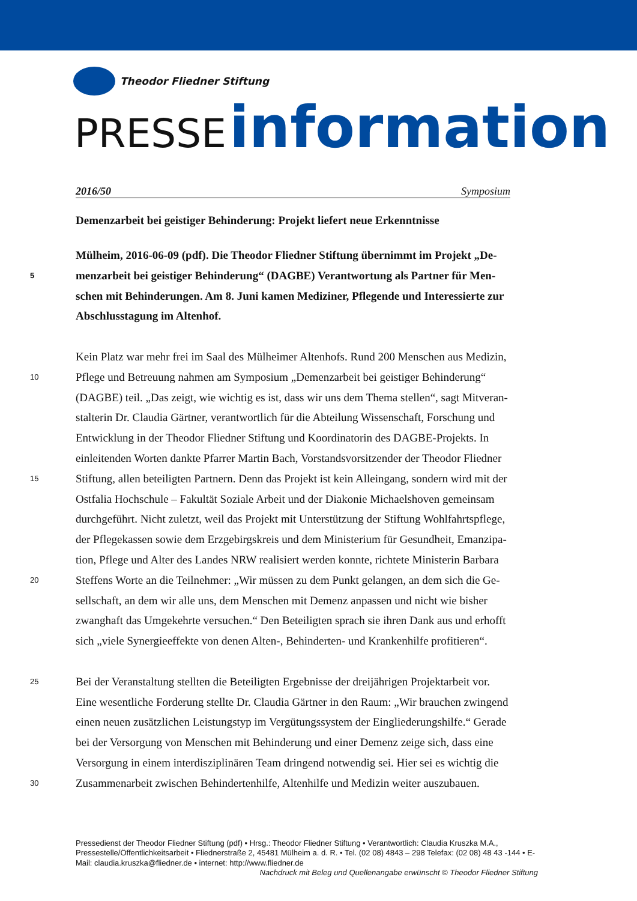Theodor Fliedner Stiftung
PRESSE information
2016/50 Symposium
Demenzarbeit bei geistiger Behinderung: Projekt liefert neue Erkenntnisse
Mülheim, 2016-06-09 (pdf). Die Theodor Fliedner Stiftung übernimmt im Projekt „De-
5
menzarbeit bei geistiger Behinderung“ (DAGBE) Verantwortung als Partner für Men-
schen mit Behinderungen. Am 8. Juni kamen Mediziner, Pflegende und Interessierte zur
Abschlusstagung im Altenhof.
Kein Platz war mehr frei im Saal des Mülheimer Altenhofs. Rund 200 Menschen aus Medizin,
10
Pflege und Betreuung nahmen am Symposium „Demenzarbeit bei geistiger Behinderung“
(DAGBE) teil. „Das zeigt, wie wichtig es ist, dass wir uns dem Thema stellen“, sagt Mitveran-
stalterin Dr. Claudia Gärtner, verantwortlich für die Abteilung Wissenschaft, Forschung und
Entwicklung in der Theodor Fliedner Stiftung und Koordinatorin des DAGBE-Projekts. In
einleitenden Worten dankte Pfarrer Martin Bach, Vorstandsvorsitzender der Theodor Fliedner
15
Stiftung, allen beteiligten Partnern. Denn das Projekt ist kein Alleingang, sondern wird mit der
Ostfalia Hochschule – Fakultät Soziale Arbeit und der Diakonie Michaelshoven gemeinsam
durchgeführt. Nicht zuletzt, weil das Projekt mit Unterstützung der Stiftung Wohlfahrtspflege,
der Pflegekassen sowie dem Erzgebirgskreis und dem Ministerium für Gesundheit, Emanzipa-
tion, Pflege und Alter des Landes NRW realisiert werden konnte, richtete Ministerin Barbara
20
Steffens Worte an die Teilnehmer: „Wir müssen zu dem Punkt gelangen, an dem sich die Ge-
sellschaft, an dem wir alle uns, dem Menschen mit Demenz anpassen und nicht wie bisher
zwanghaft das Umgekehrte versuchen.“ Den Beteiligten sprach sie ihren Dank aus und erhofft
sich „viele Synergieeffekte von denen Alten-, Behinderten- und Krankenhilfe profitieren“.
25
Bei der Veranstaltung stellten die Beteiligten Ergebnisse der dreijährigen Projektarbeit vor.
Eine wesentliche Forderung stellte Dr. Claudia Gärtner in den Raum: „Wir brauchen zwingend
einen neuen zusätzlichen Leistungstyp im Vergütungssystem der Eingliederungshilfe.“ Gerade
bei der Versorgung von Menschen mit Behinderung und einer Demenz zeige sich, dass eine
Versorgung in einem interdisziplinären Team dringend notwendig sei. Hier sei es wichtig die
30
Zusammenarbeit zwischen Behindertenhilfe, Altenhilfe und Medizin weiter auszubauen.
Pressedienst der Theodor Fliedner Stiftung (pdf) • Hrsg.: Theodor Fliedner Stiftung • Verantwortlich: Claudia Kruszka M.A., Pressestelle/Öffentlichkeitsarbeit • Fliednerstraße 2, 45481 Mülheim a. d. R. • Tel. (02 08) 4843 – 298 Telefax: (02 08) 48 43 -144 • E-Mail: claudia.kruszka@fliedner.de • internet: http://www.fliedner.de
Nachdruck mit Beleg und Quellenangabe erwünscht © Theodor Fliedner Stiftung